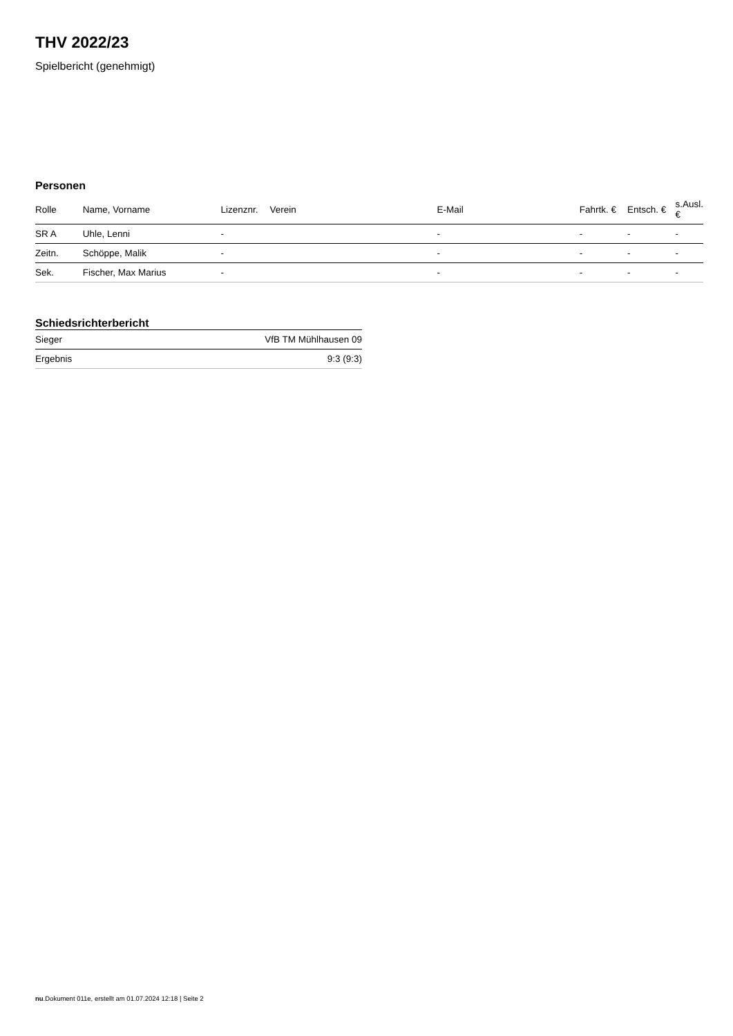THV 2022/23
Spielbericht (genehmigt)
Personen
| Rolle | Name, Vorname | Lizenznr. | Verein | E-Mail | Fahrtk. € | Entsch. € | s.Ausl. € |
| --- | --- | --- | --- | --- | --- | --- | --- |
| SR A | Uhle, Lenni | - | | - | - | - | - |
| Zeitn. | Schöppe, Malik | - | | - | - | - | - |
| Sek. | Fischer, Max Marius | - | | - | - | - | - |
Schiedsrichterbericht
| Sieger | VfB TM Mühlhausen 09 |
| Ergebnis | 9:3 (9:3) |
nu.Dokument 011e, erstellt am 01.07.2024 12:18 | Seite 2